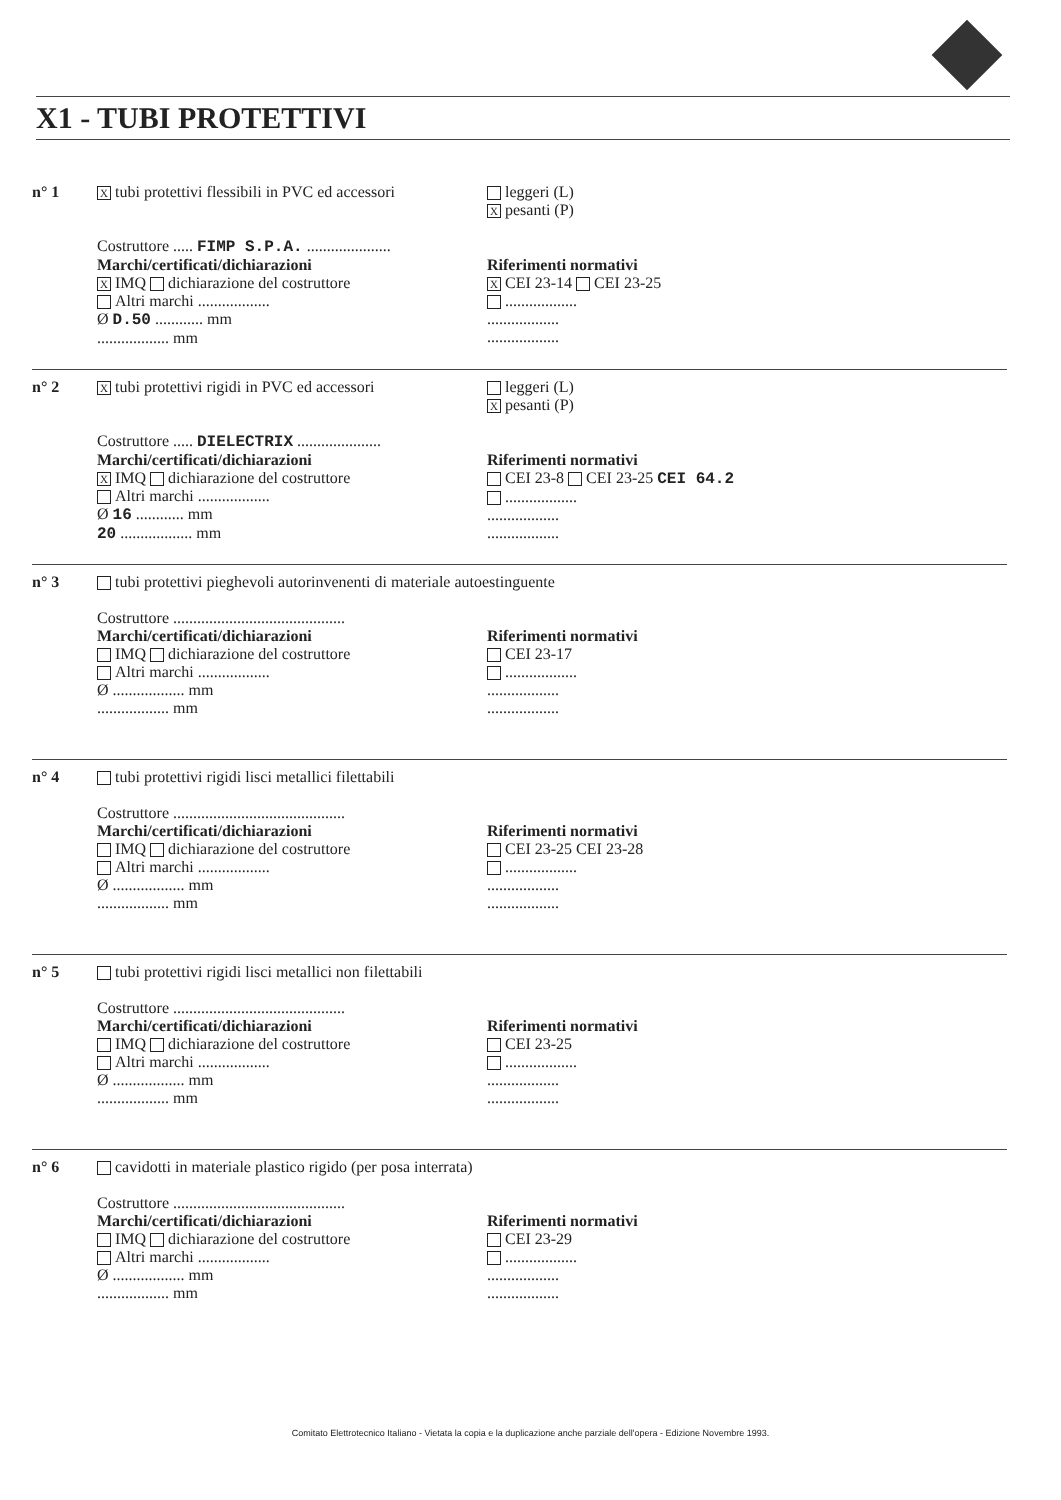X1 - TUBI PROTETTIVI
n° 1
Xtubi protettivi flessibili in PVC ed accessori
leggeri (L)
Xpesanti (P)
Costruttore ..... FIMP S.P.A. .....................
Marchi/certificati/dichiarazioni
X IMQ dichiarazione del costruttore
Altri marchi ..................
Ø D.50 ............ mm
.................. mm
Riferimenti normativi
X CEI 23-14 CEI 23-25
..................
..................
..................
n° 2
Xtubi protettivi rigidi in PVC ed accessori
leggeri (L)
Xpesanti (P)
Costruttore ..... DIELECTRIX .....................
Marchi/certificati/dichiarazioni
X IMQ dichiarazione del costruttore
Altri marchi ..................
Ø 16 ............ mm
20 .................. mm
Riferimenti normativi
CEI 23-8 CEI 23-25 CEI 64.2
..................
..................
..................
n° 3 tubi protettivi pieghevoli autorinvenenti di materiale autoestinguente
Costruttore ...........................................
Marchi/certificati/dichiarazioni
IMQ dichiarazione del costruttore
Altri marchi ..................
Ø .................. mm
.................. mm
Riferimenti normativi
CEI 23-17
..................
..................
..................
n° 4 tubi protettivi rigidi lisci metallici filettabili
Costruttore ...........................................
Marchi/certificati/dichiarazioni
IMQ dichiarazione del costruttore
Altri marchi ..................
Ø .................. mm
.................. mm
Riferimenti normativi
CEI 23-25 CEI 23-28
..................
..................
..................
n° 5 tubi protettivi rigidi lisci metallici non filettabili
Costruttore ...........................................
Marchi/certificati/dichiarazioni
IMQ dichiarazione del costruttore
Altri marchi ..................
Ø .................. mm
.................. mm
Riferimenti normativi
CEI 23-25
..................
..................
..................
n° 6 cavidotti in materiale plastico rigido (per posa interrata)
Costruttore ...........................................
Marchi/certificati/dichiarazioni
IMQ dichiarazione del costruttore
Altri marchi ..................
Ø .................. mm
.................. mm
Riferimenti normativi
CEI 23-29
..................
..................
..................
Comitato Elettrotecnico Italiano - Vietata la copia e la duplicazione anche parziale dell'opera - Edizione Novembre 1993.